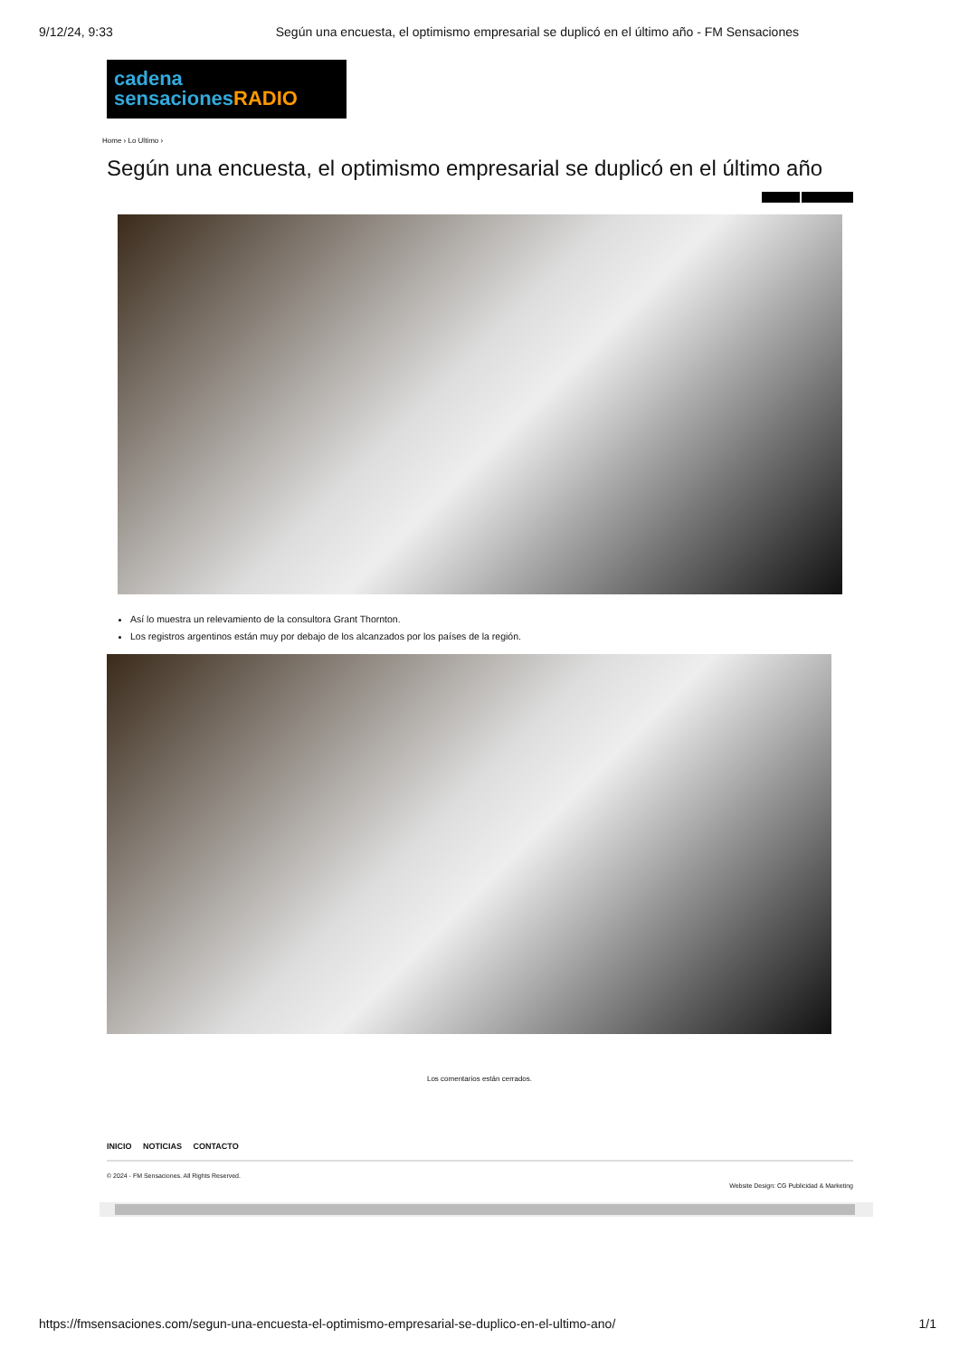9/12/24, 9:33 Según una encuesta, el optimismo empresarial se duplicó en el último año - FM Sensaciones
cadena
sensacionesRADIO
Home › Lo Ultimo ›
Según una encuesta, el optimismo empresarial se duplicó en el último año
Así lo muestra un relevamiento de la consultora Grant Thornton.
Los registros argentinos están muy por debajo de los alcanzados por los países de la región.
Los comentarios están cerrados.
INICIO NOTICIAS CONTACTO
© 2024 - FM Sensaciones. All Rights Reserved.
Website Design: CG Publicidad & Marketing
https://fmsensaciones.com/segun-una-encuesta-el-optimismo-empresarial-se-duplico-en-el-ultimo-ano/ 1/1